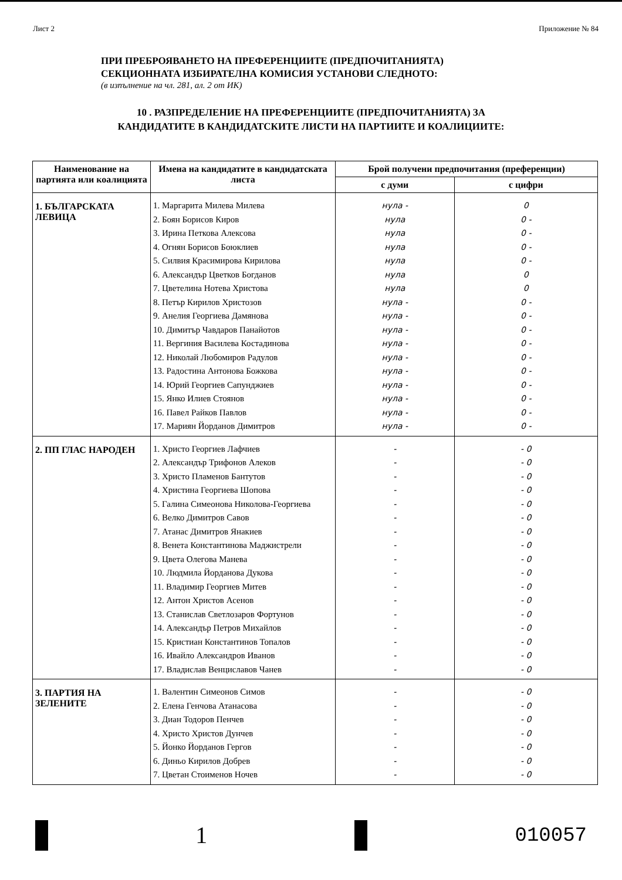Лист 2 Приложение № 84
ПРИ ПРЕБРОЯВАНЕТО НА ПРЕФЕРЕНЦИИТЕ (ПРЕДПОЧИТАНИЯТА)
СЕКЦИОННАТА ИЗБИРАТЕЛНА КОМИСИЯ УСТАНОВИ СЛЕДНОТО:
(в изпълнение на чл. 281, ал. 2 от ИК)
10 . РАЗПРЕДЕЛЕНИЕ НА ПРЕФЕРЕНЦИИТЕ (ПРЕДПОЧИТАНИЯТА) ЗА
КАНДИДАТИТЕ В КАНДИДАТСКИТЕ ЛИСТИ НА ПАРТИИТЕ И КОАЛИЦИИТЕ:
| Наименование на партията или коалицията | Имена на кандидатите в кандидатската листа | Брой получени предпочитания (преференции) | |
| --- | --- | --- | --- |
| | | с думи | с цифри |
| 1. БЪЛГАРСКАТА ЛЕВИЦА | 1. Маргарита Милева Милева 2. Боян Борисов Киров 3. Ирина Петкова Алексова 4. Огнян Борисов Боюклиев 5. Силвия Красимирова Кирилова 6. Александър Цветков Богданов 7. Цветелина Нотева Христова 8. Петър Кирилов Христозов 9. Анелия Георгиева Дамянова 10. Димитър Чавдаров Панайотов 11. Вергиния Василева Костадинова 12. Николай Любомиров Радулов 13. Радостина Антонова Божкова 14. Юрий Георгиев Сапунджиев 15. Янко Илиев Стоянов 16. Павел Райков Павлов 17. Мариян Йорданов Димитров | нула - нула нула нула нула нула нула нула - нула - нула - нула - нула - нула - нула - нула - нула - нула - | 0 0 - 0 - 0 - 0 - 0 0 0 - 0 - 0 - 0 - 0 - 0 - 0 - 0 - 0 - 0 - |
| 2. ПП ГЛАС НАРОДЕН | 1. Христо Георгиев Лафчиев 2. Александър Трифонов Алеков 3. Христо Пламенов Бантутов 4. Христина Георгиева Шопова 5. Галина Симеонова Николова-Георгиева 6. Велко Димитров Савов 7. Атанас Димитров Янакиев 8. Венета Константинова Маджистрели 9. Цвета Олегова Манева 10. Людмила Йорданова Дукова 11. Владимир Георгиев Митев 12. Антон Христов Асенов 13. Станислав Светлозаров Фортунов 14. Александър Петров Михайлов 15. Кристиан Константинов Топалов 16. Ивайло Александров Иванов 17. Владислав Венциславов Чанев | - - - - - - - - - - - - - - - - - | - 0 - 0 - 0 - 0 - 0 - 0 - 0 - 0 - 0 - 0 - 0 - 0 - 0 - 0 - 0 - 0 - 0 |
| 3. ПАРТИЯ НА ЗЕЛЕНИТЕ | 1. Валентин Симеонов Симов 2. Елена Генчова Атанасова 3. Диан Тодоров Пенчев 4. Христо Христов Дунчев 5. Йонко Йорданов Гергов 6. Диньо Кирилов Добрев 7. Цветан Стоименов Ночев | - - - - - - - | - 0 - 0 - 0 - 0 - 0 - 0 - 0 |
1
010057